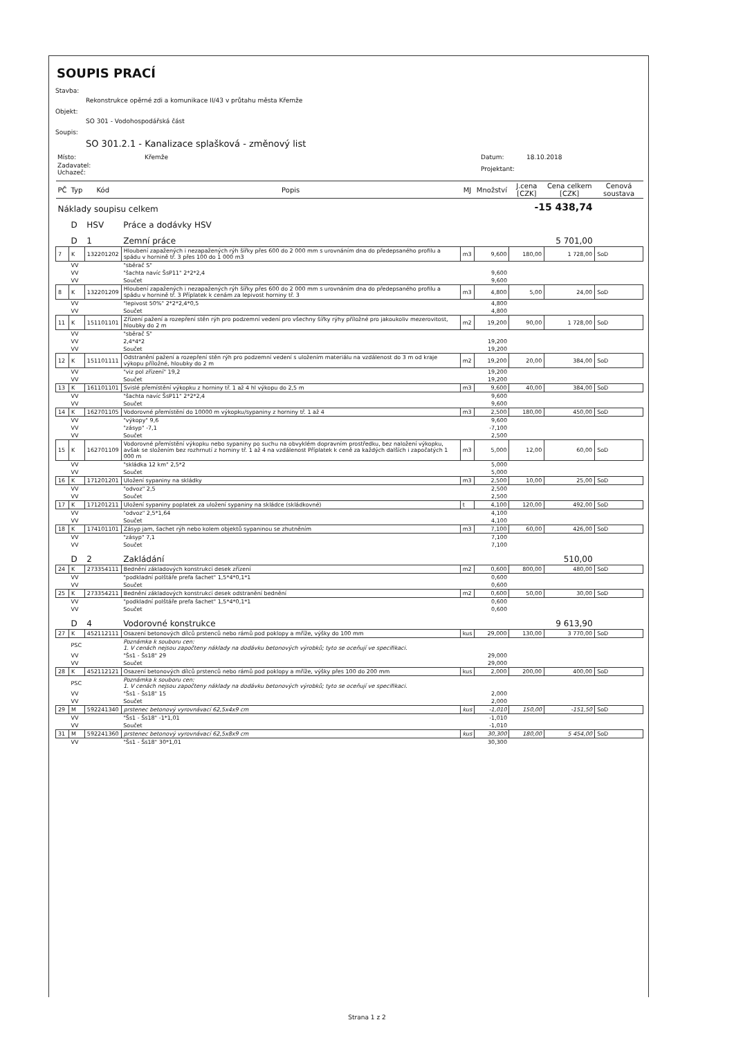SOUPIS PRACÍ
Stavba:
Rekonstrukce opěrné zdi a komunikace II/43 v průtahu města Křemže
Objekt:
SO 301 - Vodohospodářská část
Soupis:
SO 301.2.1 - Kanalizace splašková - změnový list
| Místo: | Křemže | Datum: | 18.10.2018 |
| Zadavatel: Uchazeč: | | Projektant: | |
| PČ | Typ | Kód | Popis | MJ | Množství | J.cena [CZK] | Cena celkem [CZK] | Cenová soustava |
| --- | --- | --- | --- | --- | --- | --- | --- | --- |
| Náklady soupisu celkem | | | | -15 438,74 | | | | |
| | D | HSV | Práce a dodávky HSV | | | | | |
| | D | 1 | Zemní práce | | | | 5 701,00 | |
| 7 | K | 132201202 | Hloubení zapažených i nezapažených rýh šířky přes 600 do 2 000 mm s urovnáním dna do předepsaného profilu a spádu v hornině tř. 3 přes 100 do 1 000 m3 | m3 | 9,600 | 180,00 | 1 728,00 | SoD |
| | VV | | "sběrač S" | | | | | |
| | VV | | "šachta navíc ŠsP11" 2*2*2,4 | | 9,600 | | | |
| | VV | | Součet | | 9,600 | | | |
| 8 | K | 132201209 | Hloubení zapažených i nezapažených rýh šířky přes 600 do 2 000 mm s urovnáním dna do předepsaného profilu a spádu v hornině tř. 3 Příplatek k cenám za lepivost horniny tř. 3 | m3 | 4,800 | 5,00 | 24,00 | SoD |
| | VV | | "lepivost 50%" 2*2*2,4*0,5 | | 4,800 | | | |
| | VV | | Součet | | 4,800 | | | |
| 11 | K | 151101101 | Zřízení pažení a rozepření stěn rýh pro podzemní vedení pro všechny šířky rýhy příložné pro jakoukoliv mezerovitost, hloubky do 2 m | m2 | 19,200 | 90,00 | 1 728,00 | SoD |
| | VV | | "sběrač S" | | | | | |
| | VV | | 2,4*4*2 | | 19,200 | | | |
| | VV | | Součet | | 19,200 | | | |
| 12 | K | 151101111 | Odstranění pažení a rozepření stěn rýh pro podzemní vedení s uložením materiálu na vzdálenost do 3 m od kraje výkopu příložné, hloubky do 2 m | m2 | 19,200 | 20,00 | 384,00 | SoD |
| | VV | | "viz pol zřízení" 19,2 | | 19,200 | | | |
| | VV | | Součet | | 19,200 | | | |
| 13 | K | 161101101 | Svislé přemístění výkopku z horniny tř. 1 až 4 hl výkopu do 2,5 m | m3 | 9,600 | 40,00 | 384,00 | SoD |
| | VV | | "šachta navíc ŠsP11" 2*2*2,4 | | 9,600 | | | |
| | VV | | Součet | | 9,600 | | | |
| 14 | K | 162701105 | Vodorovné přemístění do 10000 m výkopku/sypaniny z horniny tř. 1 až 4 | m3 | 2,500 | 180,00 | 450,00 | SoD |
| | VV | | "výkopy" 9,6 | | 9,600 | | | |
| | VV | | "zásyp" -7,1 | | -7,100 | | | |
| | VV | | Součet | | 2,500 | | | |
| 15 | K | 162701109 | Vodorovné přemístění výkopku nebo sypaniny po suchu na obvyklém dopravním prostředku, bez naložení výkopku, avšak se složením bez rozhrnutí z horniny tř. 1 až 4 na vzdálenost Příplatek k ceně za každých dalších i započatých 1 000 m | m3 | 5,000 | 12,00 | 60,00 | SoD |
| | VV | | "skládka 12 km" 2,5*2 | | 5,000 | | | |
| | VV | | Součet | | 5,000 | | | |
| 16 | K | 171201201 | Uložení sypaniny na skládky | m3 | 2,500 | 10,00 | 25,00 | SoD |
| | VV | | "odvoz" 2,5 | | 2,500 | | | |
| | VV | | Součet | | 2,500 | | | |
| 17 | K | 171201211 | Uložení sypaniny poplatek za uložení sypaniny na skládce (skládkovné) | t | 4,100 | 120,00 | 492,00 | SoD |
| | VV | | "odvoz" 2,5*1,64 | | 4,100 | | | |
| | VV | | Součet | | 4,100 | | | |
| 18 | K | 174101101 | Zásyp jam, šachet rýh nebo kolem objektů sypaninou se zhutněním | m3 | 7,100 | 60,00 | 426,00 | SoD |
| | VV | | "zásyp" 7,1 | | 7,100 | | | |
| | VV | | Součet | | 7,100 | | | |
| | D | 2 | Zakládání | | | | 510,00 | |
| 24 | K | 273354111 | Bednění základových konstrukcí desek zřízení | m2 | 0,600 | 800,00 | 480,00 | SoD |
| | VV | | "podkladní polštáře prefa šachet" 1,5*4*0,1*1 | | 0,600 | | | |
| | VV | | Součet | | 0,600 | | | |
| 25 | K | 273354211 | Bednění základových konstrukcí desek odstranění bednění | m2 | 0,600 | 50,00 | 30,00 | SoD |
| | VV | | "podkladní polštáře prefa šachet" 1,5*4*0,1*1 | | 0,600 | | | |
| | VV | | Součet | | 0,600 | | | |
| | D | 4 | Vodorovné konstrukce | | | | 9 613,90 | |
| 27 | K | 452112111 | Osazení betonových dílců prstenců nebo rámů pod poklopy a mříže, výšky do 100 mm | kus | 29,000 | 130,00 | 3 770,00 | SoD |
| | PSC | | Poznámka k souboru cen: 1. V cenách nejsou započteny náklady na dodávku betonových výrobků; tyto se oceňují ve specifikaci. | | | | | |
| | VV | | "Šs1 - Šs18" 29 | | 29,000 | | | |
| | VV | | Součet | | 29,000 | | | |
| 28 | K | 452112121 | Osazení betonových dílců prstenců nebo rámů pod poklopy a mříže, výšky přes 100 do 200 mm | kus | 2,000 | 200,00 | 400,00 | SoD |
| | PSC | | Poznámka k souboru cen: 1. V cenách nejsou započteny náklady na dodávku betonových výrobků; tyto se oceňují ve specifikaci. | | | | | |
| | VV | | "Šs1 - Šs18" 15 | | 2,000 | | | |
| | VV | | Součet | | 2,000 | | | |
| 29 | M | 592241340 | prstenec betonový vyrovnávací 62,5x4x9 cm | kus | -1,010 | 150,00 | -151,50 | SoD |
| | VV | | "Šs1 - Šs18" -1*1,01 | | -1,010 | | | |
| | VV | | Součet | | -1,010 | | | |
| 31 | M | 592241360 | prstenec betonový vyrovnávací 62,5x8x9 cm | kus | 30,300 | 180,00 | 5 454,00 | SoD |
| | VV | | "Šs1 - Šs18" 30*1,01 | | 30,300 | | | |
Strana 1 z 2